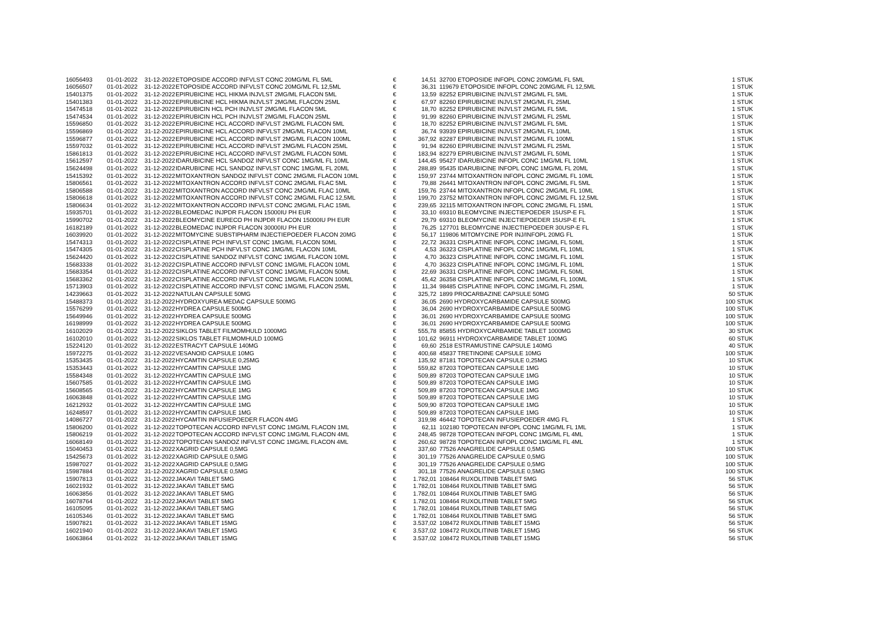| 16056493 | 01-01-2022 | 31-12-2022 | ETOPOSIDE ACCORD INFVLST CONC 20MG/ML FL 5ML | € | 14,51 | 32700 ETOPOSIDE INFOPL CONC 20MG/ML FL 5ML | 1 STUK |
| 16056507 | 01-01-2022 | 31-12-2022 | ETOPOSIDE ACCORD INFVLST CONC 20MG/ML FL 12,5ML | € | 36,31 | 119679 ETOPOSIDE INFOPL CONC 20MG/ML FL 12,5ML | 1 STUK |
| 15401375 | 01-01-2022 | 31-12-2022 | EPIRUBICINE HCL HIKMA INJVLST 2MG/ML FLACON 5ML | € | 13,59 | 82252 EPIRUBICINE INJVLST 2MG/ML FL 5ML | 1 STUK |
| 15401383 | 01-01-2022 | 31-12-2022 | EPIRUBICINE HCL HIKMA INJVLST 2MG/ML FLACON 25ML | € | 67,97 | 82260 EPIRUBICINE INJVLST 2MG/ML FL 25ML | 1 STUK |
| 15474518 | 01-01-2022 | 31-12-2022 | EPIRUBICIN HCL PCH INJVLST 2MG/ML FLACON 5ML | € | 18,70 | 82252 EPIRUBICINE INJVLST 2MG/ML FL 5ML | 1 STUK |
| 15474534 | 01-01-2022 | 31-12-2022 | EPIRUBICIN HCL PCH INJVLST 2MG/ML FLACON 25ML | € | 91,99 | 82260 EPIRUBICINE INJVLST 2MG/ML FL 25ML | 1 STUK |
| 15596850 | 01-01-2022 | 31-12-2022 | EPIRUBICINE HCL ACCORD INFVLST 2MG/ML FLACON 5ML | € | 18,70 | 82252 EPIRUBICINE INJVLST 2MG/ML FL 5ML | 1 STUK |
| 15596869 | 01-01-2022 | 31-12-2022 | EPIRUBICINE HCL ACCORD INFVLST 2MG/ML FLACON 10ML | € | 36,74 | 93939 EPIRUBICINE INJVLST 2MG/ML FL 10ML | 1 STUK |
| 15596877 | 01-01-2022 | 31-12-2022 | EPIRUBICINE HCL ACCORD INFVLST 2MG/ML FLACON 100ML | € | 367,92 | 82287 EPIRUBICINE INJVLST 2MG/ML FL 100ML | 1 STUK |
| 15597032 | 01-01-2022 | 31-12-2022 | EPIRUBICINE HCL ACCORD INFVLST 2MG/ML FLACON 25ML | € | 91,94 | 82260 EPIRUBICINE INJVLST 2MG/ML FL 25ML | 1 STUK |
| 15861813 | 01-01-2022 | 31-12-2022 | EPIRUBICINE HCL ACCORD INFVLST 2MG/ML FLACON 50ML | € | 183,94 | 82279 EPIRUBICINE INJVLST 2MG/ML FL 50ML | 1 STUK |
| 15612597 | 01-01-2022 | 31-12-2022 | IDARUBICINE HCL SANDOZ INFVLST CONC 1MG/ML FL 10ML | € | 144,45 | 95427 IDARUBICINE INFOPL CONC 1MG/ML FL 10ML | 1 STUK |
| 15624498 | 01-01-2022 | 31-12-2022 | IDARUBICINE HCL SANDOZ INFVLST CONC 1MG/ML FL 20ML | € | 288,89 | 95435 IDARUBICINE INFOPL CONC 1MG/ML FL 20ML | 1 STUK |
| 15415392 | 01-01-2022 | 31-12-2022 | MITOXANTRON SANDOZ INFVLST CONC 2MG/ML FLACON 10ML | € | 159,97 | 23744 MITOXANTRON INFOPL CONC 2MG/ML FL 10ML | 1 STUK |
| 15806561 | 01-01-2022 | 31-12-2022 | MITOXANTRON ACCORD INFVLST CONC 2MG/ML FLAC 5ML | € | 79,88 | 26441 MITOXANTRON INFOPL CONC 2MG/ML FL 5ML | 1 STUK |
| 15806588 | 01-01-2022 | 31-12-2022 | MITOXANTRON ACCORD INFVLST CONC 2MG/ML FLAC 10ML | € | 159,76 | 23744 MITOXANTRON INFOPL CONC 2MG/ML FL 10ML | 1 STUK |
| 15806618 | 01-01-2022 | 31-12-2022 | MITOXANTRON ACCORD INFVLST CONC 2MG/ML FLAC 12,5ML | € | 199,70 | 23752 MITOXANTRON INFOPL CONC 2MG/ML FL 12,5ML | 1 STUK |
| 15806634 | 01-01-2022 | 31-12-2022 | MITOXANTRON ACCORD INFVLST CONC 2MG/ML FLAC 15ML | € | 239,65 | 32115 MITOXANTRON INFOPL CONC 2MG/ML FL 15ML | 1 STUK |
| 15935701 | 01-01-2022 | 31-12-2022 | BLEOMEDAC INJPDR FLACON 15000IU PH EUR | € | 33,10 | 69310 BLEOMYCINE INJECTIEPOEDER 15USP-E FL | 1 STUK |
| 15990702 | 01-01-2022 | 31-12-2022 | BLEOMYCINE EURECO PH INJPDR FLACON 15000IU PH EUR | € | 29,79 | 69310 BLEOMYCINE INJECTIEPOEDER 15USP-E FL | 1 STUK |
| 16182189 | 01-01-2022 | 31-12-2022 | BLEOMEDAC INJPDR FLACON 30000IU PH EUR | € | 76,25 | 127701 BLEOMYCINE INJECTIEPOEDER 30USP-E FL | 1 STUK |
| 16039920 | 01-01-2022 | 31-12-2022 | MITOMYCINE SUBSTIPHARM INJECTIEPOEDER FLACON 20MG | € | 56,17 | 119806 MITOMYCINE PDR INJ/INFOPL 20MG FL | 1 STUK |
| 15474313 | 01-01-2022 | 31-12-2022 | CISPLATINE PCH INFVLST CONC 1MG/ML FLACON 50ML | € | 22,72 | 36331 CISPLATINE INFOPL CONC 1MG/ML FL 50ML | 1 STUK |
| 15474305 | 01-01-2022 | 31-12-2022 | CISPLATINE PCH INFVLST CONC 1MG/ML FLACON 10ML | € | 4,53 | 36323 CISPLATINE INFOPL CONC 1MG/ML FL 10ML | 1 STUK |
| 15624420 | 01-01-2022 | 31-12-2022 | CISPLATINE SANDOZ INFVLST CONC 1MG/ML FLACON 10ML | € | 4,70 | 36323 CISPLATINE INFOPL CONC 1MG/ML FL 10ML | 1 STUK |
| 15683338 | 01-01-2022 | 31-12-2022 | CISPLATINE ACCORD INFVLST CONC 1MG/ML FLACON 10ML | € | 4,70 | 36323 CISPLATINE INFOPL CONC 1MG/ML FL 10ML | 1 STUK |
| 15683354 | 01-01-2022 | 31-12-2022 | CISPLATINE ACCORD INFVLST CONC 1MG/ML FLACON 50ML | € | 22,69 | 36331 CISPLATINE INFOPL CONC 1MG/ML FL 50ML | 1 STUK |
| 15683362 | 01-01-2022 | 31-12-2022 | CISPLATINE ACCORD INFVLST CONC 1MG/ML FLACON 100ML | € | 45,42 | 36358 CISPLATINE INFOPL CONC 1MG/ML FL 100ML | 1 STUK |
| 15713903 | 01-01-2022 | 31-12-2022 | CISPLATINE ACCORD INFVLST CONC 1MG/ML FLACON 25ML | € | 11,34 | 98485 CISPLATINE INFOPL CONC 1MG/ML FL 25ML | 1 STUK |
| 14239663 | 01-01-2022 | 31-12-2022 | NATULAN CAPSULE 50MG | € | 325,72 | 1899 PROCARBAZINE CAPSULE 50MG | 50 STUK |
| 15488373 | 01-01-2022 | 31-12-2022 | HYDROXYUREA MEDAC CAPSULE 500MG | € | 36,05 | 2690 HYDROXYCARBAMIDE CAPSULE 500MG | 100 STUK |
| 15576299 | 01-01-2022 | 31-12-2022 | HYDREA CAPSULE 500MG | € | 36,04 | 2690 HYDROXYCARBAMIDE CAPSULE 500MG | 100 STUK |
| 15649946 | 01-01-2022 | 31-12-2022 | HYDREA CAPSULE 500MG | € | 36,01 | 2690 HYDROXYCARBAMIDE CAPSULE 500MG | 100 STUK |
| 16198999 | 01-01-2022 | 31-12-2022 | HYDREA CAPSULE 500MG | € | 36,01 | 2690 HYDROXYCARBAMIDE CAPSULE 500MG | 100 STUK |
| 16102029 | 01-01-2022 | 31-12-2022 | SIKLOS TABLET FILMOMHULD 1000MG | € | 555,78 | 85855 HYDROXYCARBAMIDE TABLET 1000MG | 30 STUK |
| 16102010 | 01-01-2022 | 31-12-2022 | SIKLOS TABLET FILMOMHULD 100MG | € | 101,62 | 96911 HYDROXYCARBAMIDE TABLET 100MG | 60 STUK |
| 15224120 | 01-01-2022 | 31-12-2022 | ESTRACYT CAPSULE 140MG | € | 69,60 | 2518 ESTRAMUSTINE CAPSULE 140MG | 40 STUK |
| 15972275 | 01-01-2022 | 31-12-2022 | VESANOID CAPSULE 10MG | € | 400,68 | 45837 TRETINOINE CAPSULE 10MG | 100 STUK |
| 15353435 | 01-01-2022 | 31-12-2022 | HYCAMTIN CAPSULE 0,25MG | € | 135,92 | 87181 TOPOTECAN CAPSULE 0,25MG | 10 STUK |
| 15353443 | 01-01-2022 | 31-12-2022 | HYCAMTIN CAPSULE 1MG | € | 559,82 | 87203 TOPOTECAN CAPSULE 1MG | 10 STUK |
| 15584348 | 01-01-2022 | 31-12-2022 | HYCAMTIN CAPSULE 1MG | € | 509,89 | 87203 TOPOTECAN CAPSULE 1MG | 10 STUK |
| 15607585 | 01-01-2022 | 31-12-2022 | HYCAMTIN CAPSULE 1MG | € | 509,89 | 87203 TOPOTECAN CAPSULE 1MG | 10 STUK |
| 15608565 | 01-01-2022 | 31-12-2022 | HYCAMTIN CAPSULE 1MG | € | 509,89 | 87203 TOPOTECAN CAPSULE 1MG | 10 STUK |
| 16063848 | 01-01-2022 | 31-12-2022 | HYCAMTIN CAPSULE 1MG | € | 509,89 | 87203 TOPOTECAN CAPSULE 1MG | 10 STUK |
| 16212932 | 01-01-2022 | 31-12-2022 | HYCAMTIN CAPSULE 1MG | € | 509,90 | 87203 TOPOTECAN CAPSULE 1MG | 10 STUK |
| 16248597 | 01-01-2022 | 31-12-2022 | HYCAMTIN CAPSULE 1MG | € | 509,89 | 87203 TOPOTECAN CAPSULE 1MG | 10 STUK |
| 14086727 | 01-01-2022 | 31-12-2022 | HYCAMTIN INFUSIEPOEDER FLACON 4MG | € | 319,98 | 46442 TOPOTECAN INFUSIEPOEDER 4MG FL | 1 STUK |
| 15806200 | 01-01-2022 | 31-12-2022 | TOPOTECAN ACCORD INFVLST CONC 1MG/ML FLACON 1ML | € | 62,11 | 102180 TOPOTECAN INFOPL CONC 1MG/ML FL 1ML | 1 STUK |
| 15806219 | 01-01-2022 | 31-12-2022 | TOPOTECAN ACCORD INFVLST CONC 1MG/ML FLACON 4ML | € | 248,45 | 98728 TOPOTECAN INFOPL CONC 1MG/ML FL 4ML | 1 STUK |
| 16068149 | 01-01-2022 | 31-12-2022 | TOPOTECAN SANDOZ INFVLST CONC 1MG/ML FLACON 4ML | € | 260,62 | 98728 TOPOTECAN INFOPL CONC 1MG/ML FL 4ML | 1 STUK |
| 15040453 | 01-01-2022 | 31-12-2022 | XAGRID CAPSULE 0,5MG | € | 337,60 | 77526 ANAGRELIDE CAPSULE 0,5MG | 100 STUK |
| 15425673 | 01-01-2022 | 31-12-2022 | XAGRID CAPSULE 0,5MG | € | 301,19 | 77526 ANAGRELIDE CAPSULE 0,5MG | 100 STUK |
| 15987027 | 01-01-2022 | 31-12-2022 | XAGRID CAPSULE 0,5MG | € | 301,19 | 77526 ANAGRELIDE CAPSULE 0,5MG | 100 STUK |
| 15987884 | 01-01-2022 | 31-12-2022 | XAGRID CAPSULE 0,5MG | € | 301,18 | 77526 ANAGRELIDE CAPSULE 0,5MG | 100 STUK |
| 15907813 | 01-01-2022 | 31-12-2022 | JAKAVI TABLET 5MG | € | 1.782,01 | 108464 RUXOLITINIB TABLET 5MG | 56 STUK |
| 16021932 | 01-01-2022 | 31-12-2022 | JAKAVI TABLET 5MG | € | 1.782,01 | 108464 RUXOLITINIB TABLET 5MG | 56 STUK |
| 16063856 | 01-01-2022 | 31-12-2022 | JAKAVI TABLET 5MG | € | 1.782,01 | 108464 RUXOLITINIB TABLET 5MG | 56 STUK |
| 16078764 | 01-01-2022 | 31-12-2022 | JAKAVI TABLET 5MG | € | 1.782,01 | 108464 RUXOLITINIB TABLET 5MG | 56 STUK |
| 16105095 | 01-01-2022 | 31-12-2022 | JAKAVI TABLET 5MG | € | 1.782,01 | 108464 RUXOLITINIB TABLET 5MG | 56 STUK |
| 16105346 | 01-01-2022 | 31-12-2022 | JAKAVI TABLET 5MG | € | 1.782,01 | 108464 RUXOLITINIB TABLET 5MG | 56 STUK |
| 15907821 | 01-01-2022 | 31-12-2022 | JAKAVI TABLET 15MG | € | 3.537,02 | 108472 RUXOLITINIB TABLET 15MG | 56 STUK |
| 16021940 | 01-01-2022 | 31-12-2022 | JAKAVI TABLET 15MG | € | 3.537,02 | 108472 RUXOLITINIB TABLET 15MG | 56 STUK |
| 16063864 | 01-01-2022 | 31-12-2022 | JAKAVI TABLET 15MG | € | 3.537,02 | 108472 RUXOLITINIB TABLET 15MG | 56 STUK |